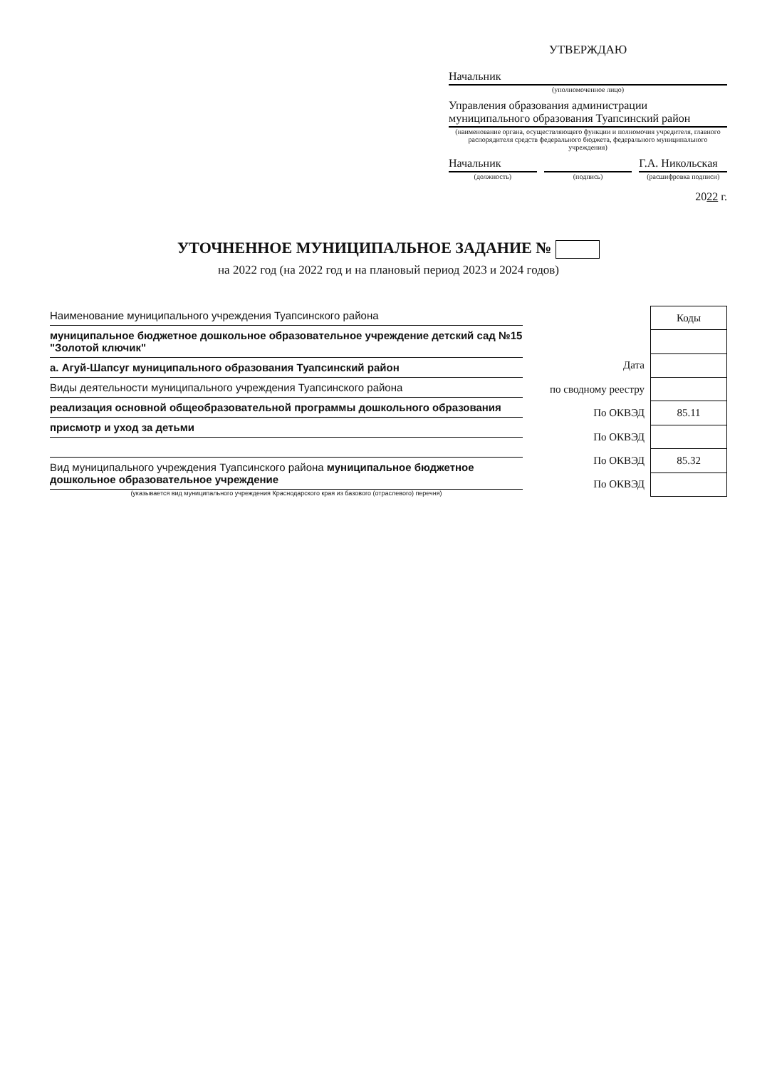УТВЕРЖДАЮ
Начальник
(уполномоченное лицо)
Управления образования администрации муниципального образования Туапсинский район
(наименование органа, осуществляющего функции и полномочия учредителя, главного распорядителя средств федерального бюджета, федерального муниципального учреждения)
Начальник
(должность)
(подпись)
Г.А. Никольская
(расшифровка подписи)
2022 г.
УТОЧНЕННОЕ МУНИЦИПАЛЬНОЕ ЗАДАНИЕ №
на 2022 год (на 2022 год и на плановый период 2023 и 2024 годов)
Наименование муниципального учреждения Туапсинского района
муниципальное бюджетное дошкольное образовательное учреждение детский сад №15 "Золотой ключик"
а. Агуй-Шапсуг муниципального образования Туапсинский район
Виды деятельности муниципального учреждения Туапсинского района
реализация основной общеобразовательной программы дошкольного образования
присмотр и уход за детьми
Вид муниципального учреждения Туапсинского района муниципальное бюджетное дошкольное образовательное учреждение
(указывается вид муниципального учреждения Краснодарского края из базового (отраслевого) перечня)
| | Коды |
| Дата | |
| по сводному реестру | |
| По ОКВЭД | 85.11 |
| По ОКВЭД | |
| По ОКВЭД | 85.32 |
| По ОКВЭД | |